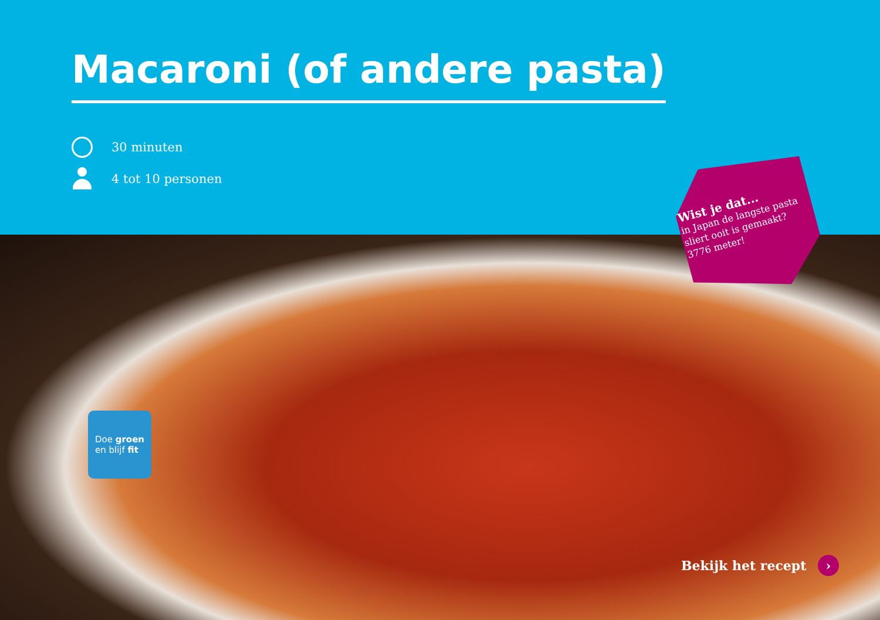Macaroni (of andere pasta)
30 minuten
4 tot 10 personen
Wist je dat...
in Japan de langste pasta sliert ooit is gemaakt? 3776 meter!
Doe groen
en blijf fit
Bekijk het recept ›